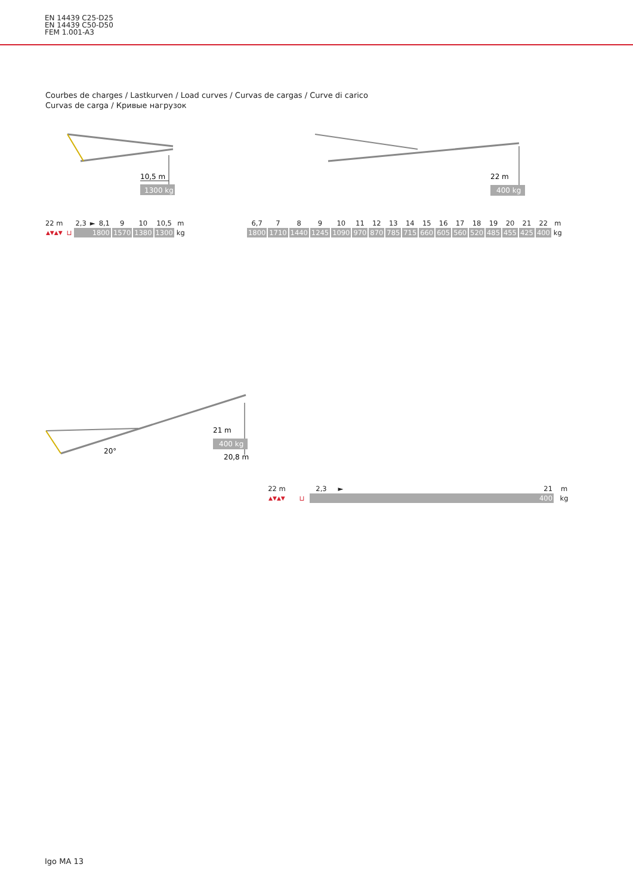EN 14439 C25-D25
EN 14439 C50-D50
FEM 1.001-A3
Courbes de charges / Lastkurven / Load curves / Curvas de cargas / Curve di carico
Curvas de carga / Кривые нагрузок
10,5 m
1300 kg
22 m
400 kg
| 22 m | | 2,3 | ► | 8,1 | 9 | 10 | 10,5 | m |
| ▲▼▲▼ | ⊔ | 1800 | | | 1570 | 1380 | 1300 | kg |
| 6,7 | 7 | 8 | 9 | 10 | 11 | 12 | 13 | 14 | 15 | 16 | 17 | 18 | 19 | 20 | 21 | 22 | m |
| 1800 | 1710 | 1440 | 1245 | 1090 | 970 | 870 | 785 | 715 | 660 | 605 | 560 | 520 | 485 | 455 | 425 | 400 | kg |
21 m
400 kg
20°
20,8 m
| 22 m | | 2,3 | ► | 21 | m |
| ▲▼▲▼ | ⊔ | 400 | | | kg |
Igo MA 13